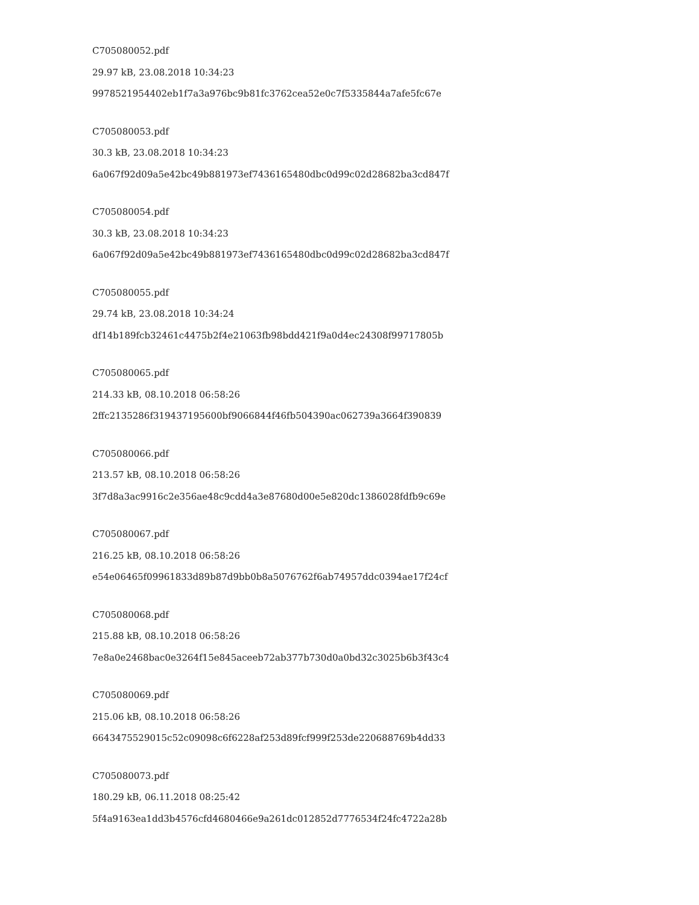C705080052.pdf
29.97 kB, 23.08.2018 10:34:23
9978521954402eb1f7a3a976bc9b81fc3762cea52e0c7f5335844a7afe5fc67e
C705080053.pdf
30.3 kB, 23.08.2018 10:34:23
6a067f92d09a5e42bc49b881973ef7436165480dbc0d99c02d28682ba3cd847f
C705080054.pdf
30.3 kB, 23.08.2018 10:34:23
6a067f92d09a5e42bc49b881973ef7436165480dbc0d99c02d28682ba3cd847f
C705080055.pdf
29.74 kB, 23.08.2018 10:34:24
df14b189fcb32461c4475b2f4e21063fb98bdd421f9a0d4ec24308f99717805b
C705080065.pdf
214.33 kB, 08.10.2018 06:58:26
2ffc2135286f319437195600bf9066844f46fb504390ac062739a3664f390839
C705080066.pdf
213.57 kB, 08.10.2018 06:58:26
3f7d8a3ac9916c2e356ae48c9cdd4a3e87680d00e5e820dc1386028fdfb9c69e
C705080067.pdf
216.25 kB, 08.10.2018 06:58:26
e54e06465f09961833d89b87d9bb0b8a5076762f6ab74957ddc0394ae17f24cf
C705080068.pdf
215.88 kB, 08.10.2018 06:58:26
7e8a0e2468bac0e3264f15e845aceeb72ab377b730d0a0bd32c3025b6b3f43c4
C705080069.pdf
215.06 kB, 08.10.2018 06:58:26
6643475529015c52c09098c6f6228af253d89fcf999f253de220688769b4dd33
C705080073.pdf
180.29 kB, 06.11.2018 08:25:42
5f4a9163ea1dd3b4576cfd4680466e9a261dc012852d7776534f24fc4722a28b